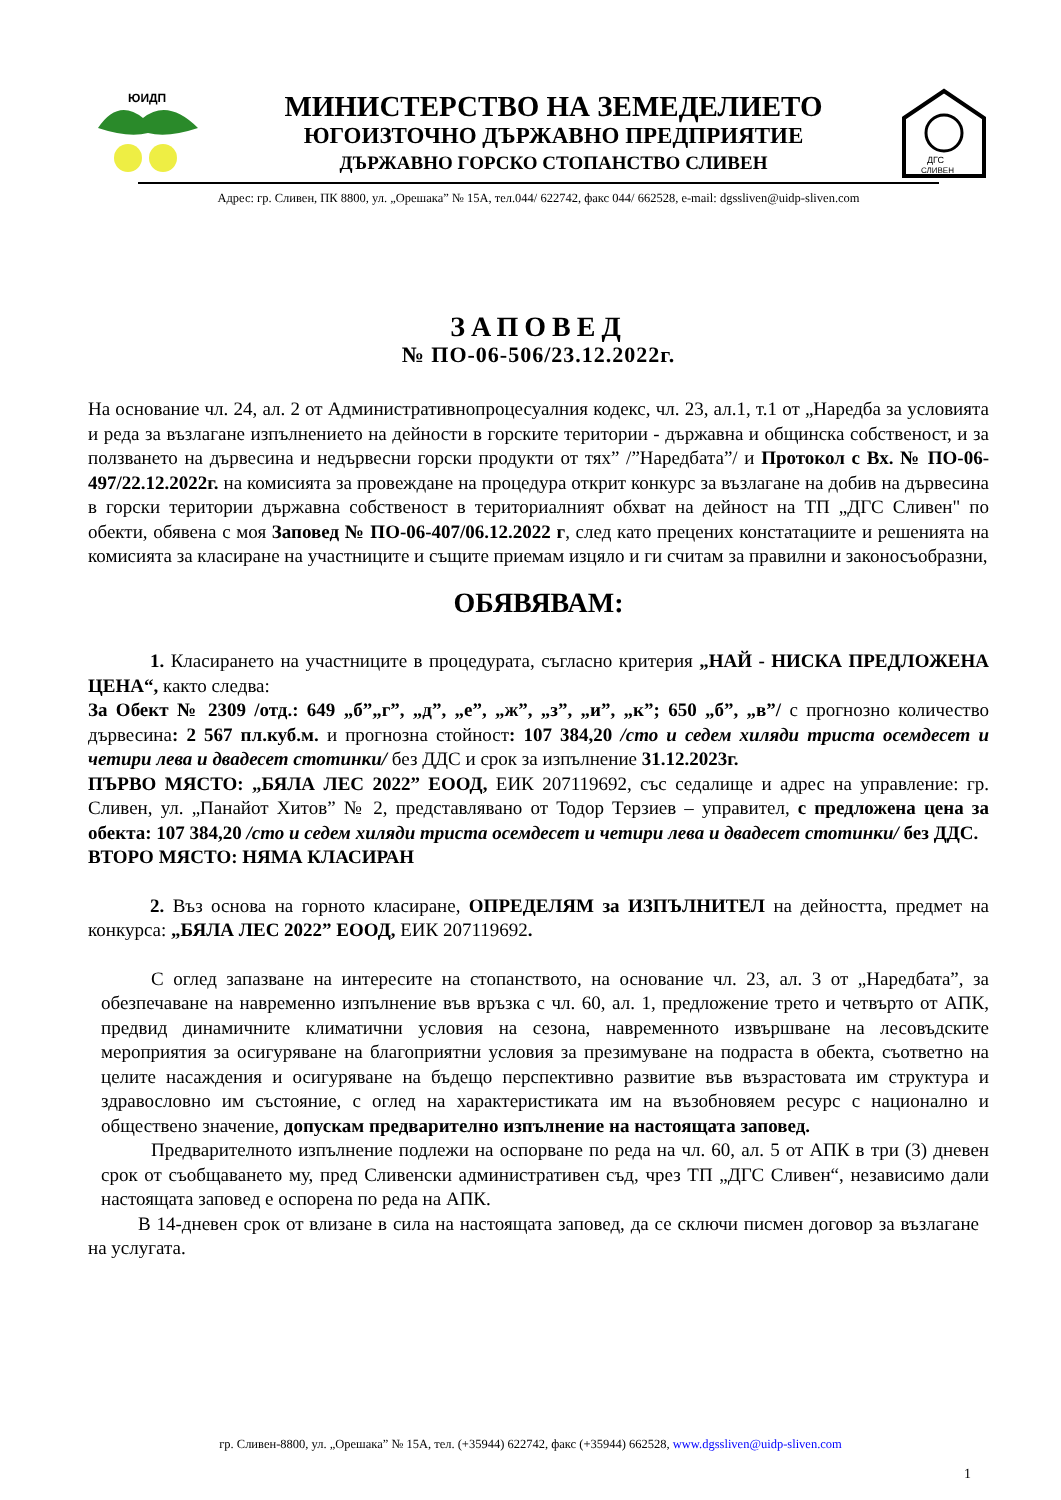ЮИДП
МИНИСТЕРСТВО НА ЗЕМЕДЕЛИЕТО
ЮГОИЗТОЧНО ДЪРЖАВНО ПРЕДПРИЯТИЕ
ДЪРЖАВНО ГОРСКО СТОПАНСТВО СЛИВЕН
ДГС
СЛИВЕН
Адрес: гр. Сливен, ПК 8800, ул. „Орешака” № 15А, тел.044/ 622742, факс 044/ 662528, e-mail: dgssliven@uidp-sliven.com
ЗАПОВЕД
№ ПО-06-506/23.12.2022г.
На основание чл. 24, ал. 2 от Административнопроцесуалния кодекс, чл. 23, ал.1, т.1 от „Наредба за условията и реда за възлагане изпълнението на дейности в горските територии - държавна и общинска собственост, и за ползването на дървесина и недървесни горски продукти от тях” /”Наредбата”/ и Протокол с Вх. № ПО-06-497/22.12.2022г. на комисията за провеждане на процедура открит конкурс за възлагане на добив на дървесина в горски територии държавна собственост в териториалният обхват на дейност на ТП „ДГС Сливен" по обекти, обявена с моя Заповед № ПО-06-407/06.12.2022 г, след като прецених констатациите и решенията на комисията за класиране на участниците и същите приемам изцяло и ги считам за правилни и законосъобразни,
ОБЯВЯВАМ:
1. Класирането на участниците в процедурата, съгласно критерия „НАЙ - НИСКА ПРЕДЛОЖЕНА ЦЕНА“, както следва:
За Обект № 2309 /отд.: 649 „б”„г”, „д”, „е”, „ж”, „з”, „и”, „к”; 650 „б”, „в”/ с прогнозно количество дървесина: 2 567 пл.куб.м. и прогнозна стойност: 107 384,20 /сто и седем хиляди триста осемдесет и четири лева и двадесет стотинки/ без ДДС и срок за изпълнение 31.12.2023г.
ПЪРВО МЯСТО: „БЯЛА ЛЕС 2022” ЕООД, ЕИК 207119692, със седалище и адрес на управление: гр. Сливен, ул. „Панайот Хитов” № 2, представлявано от Тодор Терзиев – управител, с предложена цена за обекта: 107 384,20 /сто и седем хиляди триста осемдесет и четири лева и двадесет стотинки/ без ДДС.
ВТОРО МЯСТО: НЯМА КЛАСИРАН
2. Въз основа на горното класиране, ОПРЕДЕЛЯМ за ИЗПЪЛНИТЕЛ на дейността, предмет на конкурса: „БЯЛА ЛЕС 2022” ЕООД, ЕИК 207119692.
С оглед запазване на интересите на стопанството, на основание чл. 23, ал. 3 от „Наредбата”, за обезпечаване на навременно изпълнение във връзка с чл. 60, ал. 1, предложение трето и четвърто от АПК, предвид динамичните климатични условия на сезона, навременното извършване на лесовъдските мероприятия за осигуряване на благоприятни условия за презимуване на подраста в обекта, съответно на целите насаждения и осигуряване на бъдещо перспективно развитие във възрастовата им структура и здравословно им състояние, с оглед на характеристиката им на възобновяем ресурс с национално и обществено значение, допускам предварително изпълнение на настоящата заповед.
Предварителното изпълнение подлежи на оспорване по реда на чл. 60, ал. 5 от АПК в три (3) дневен срок от съобщаването му, пред Сливенски административен съд, чрез ТП „ДГС Сливен“, независимо дали настоящата заповед е оспорена по реда на АПК.
В 14-дневен срок от влизане в сила на настоящата заповед, да се сключи писмен договор за възлагане на услугата.
гр. Сливен-8800, ул. „Орешака” № 15А, тел. (+35944) 622742, факс (+35944) 662528, www.dgssliven@uidp-sliven.com
1